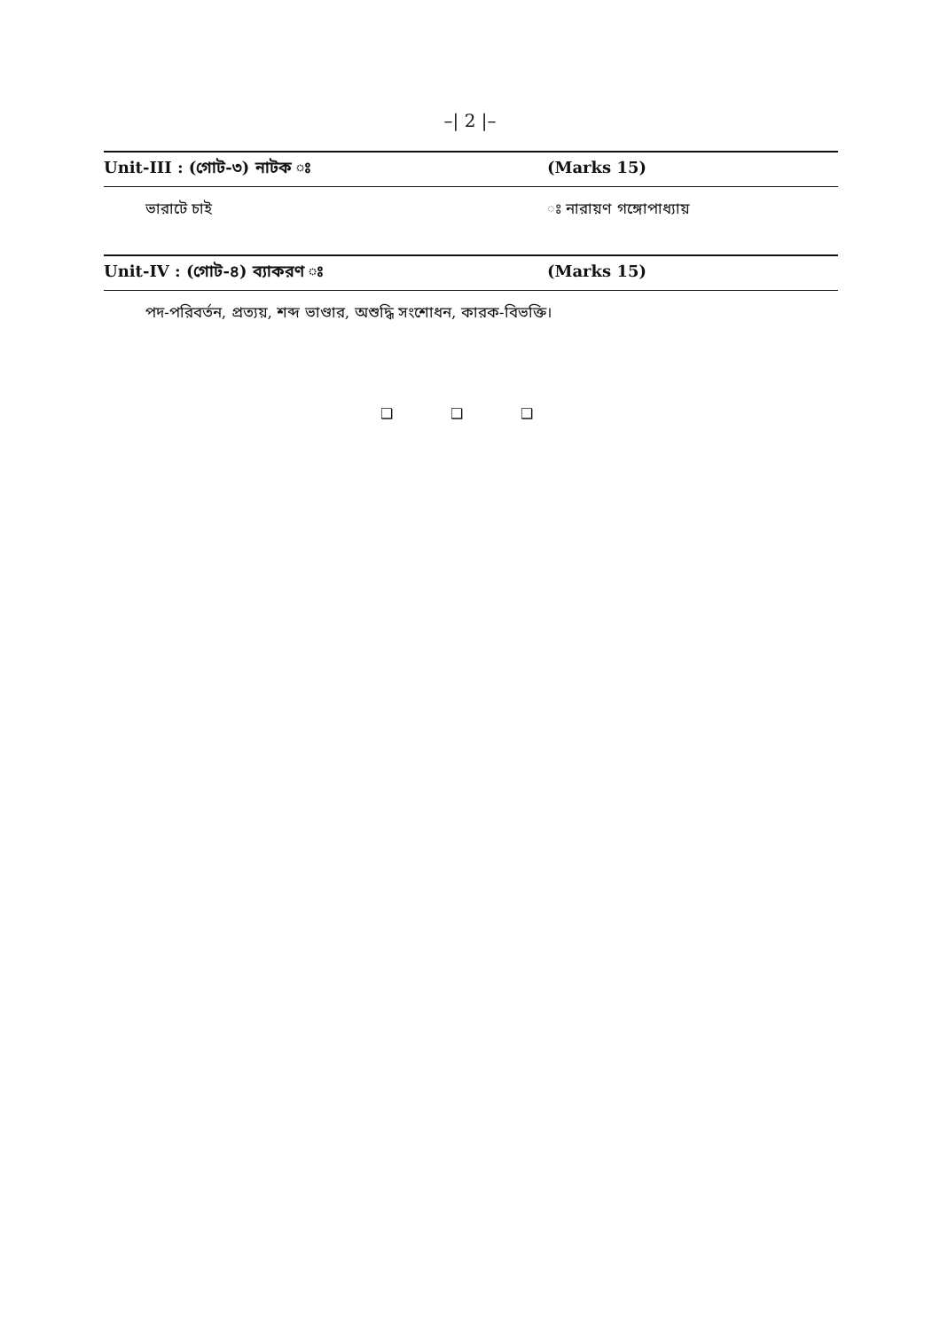–| 2 |–
Unit-III : (গোট-৩) নাটক ঃ (Marks 15)
ভারাটে চাই ঃ নারায়ণ গঙ্গোপাধ্যায়
Unit-IV : (গোট-৪) ব্যাকরণ ঃ (Marks 15)
পদ-পরিবর্তন, প্রত্যয়, শব্দ ভাণ্ডার, অশুদ্ধি সংশোধন, কারক-বিভক্তি।
❑ ❑ ❑